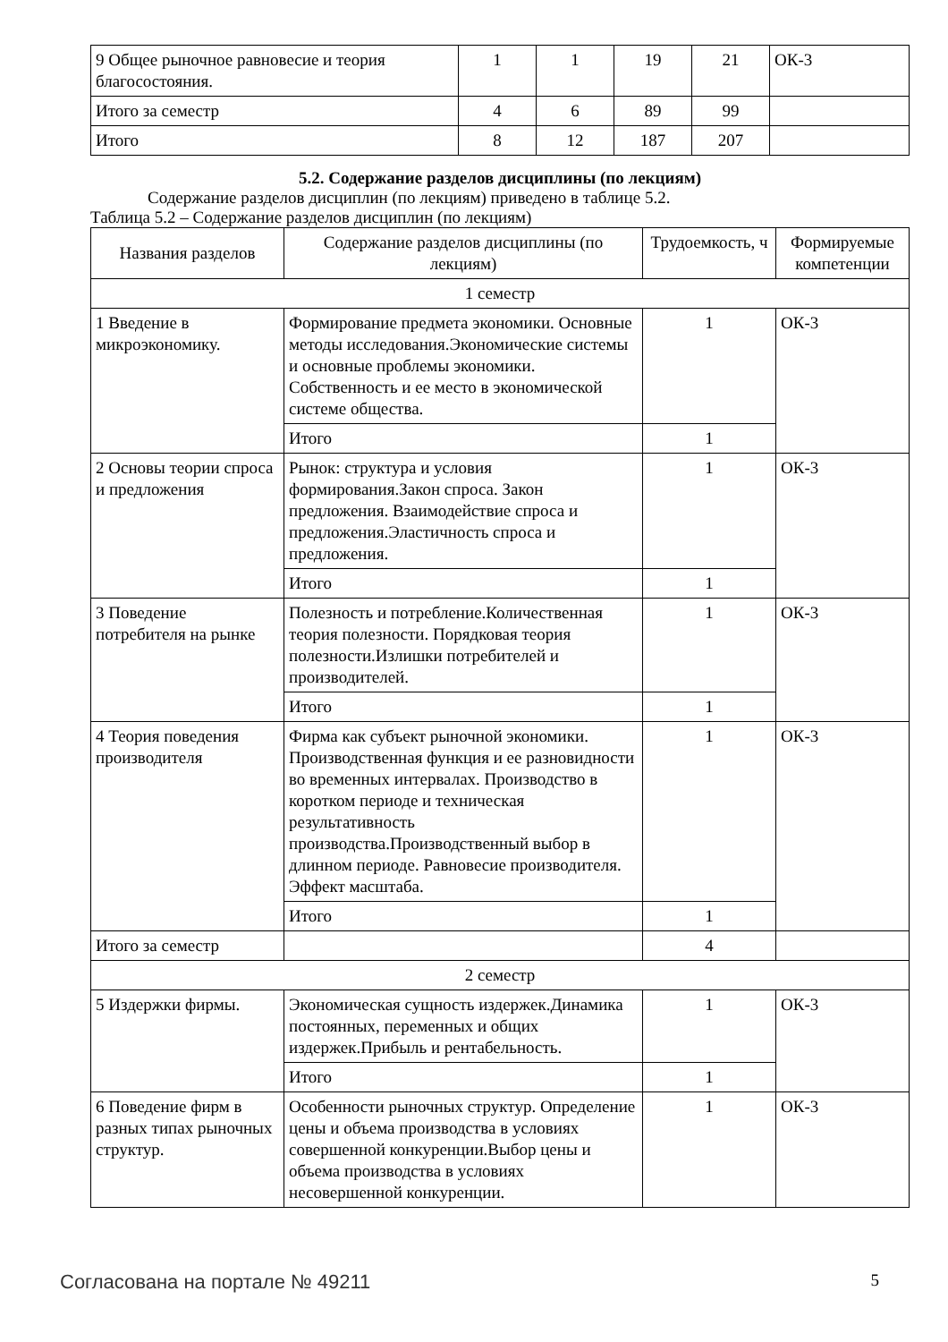| 9 Общее рыночное равновесие и теория благосостояния. | 1 | 1 | 19 | 21 | ОК-3 |
| Итого за семестр | 4 | 6 | 89 | 99 | |
| Итого | 8 | 12 | 187 | 207 | |
5.2. Содержание разделов дисциплины (по лекциям)
Содержание разделов дисциплин (по лекциям) приведено в таблице 5.2.
Таблица 5.2 – Содержание разделов дисциплин (по лекциям)
| Названия разделов | Содержание разделов дисциплины (по лекциям) | Трудоемкость, ч | Формируемые компетенции |
| --- | --- | --- | --- |
| 1 семестр | | | |
| 1 Введение в микроэкономику. | Формирование предмета экономики. Основные методы исследования.Экономические системы и основные проблемы экономики. Собственность и ее место в экономической системе общества. | 1 | ОК-3 |
| | Итого | 1 | |
| 2 Основы теории спроса и предложения | Рынок: структура и условия формирования.Закон спроса. Закон предложения. Взаимодействие спроса и предложения.Эластичность спроса и предложения. | 1 | ОК-3 |
| | Итого | 1 | |
| 3 Поведение потребителя на рынке | Полезность и потребление.Количественная теория полезности. Порядковая теория полезности.Излишки потребителей и производителей. | 1 | ОК-3 |
| | Итого | 1 | |
| 4 Теория поведения производителя | Фирма как субъект рыночной экономики. Производственная функция и ее разновидности во временных интервалах. Производство в коротком периоде и техническая результативность производства.Производственный выбор в длинном периоде. Равновесие производителя. Эффект масштаба. | 1 | ОК-3 |
| | Итого | 1 | |
| Итого за семестр | | 4 | |
| 2 семестр | | | |
| 5 Издержки фирмы. | Экономическая сущность издержек.Динамика постоянных, переменных и общих издержек.Прибыль и рентабельность. | 1 | ОК-3 |
| | Итого | 1 | |
| 6 Поведение фирм в разных типах рыночных структур. | Особенности рыночных структур. Определение цены и объема производства в условиях совершенной конкуренции.Выбор цены и объема производства в условиях несовершенной конкуренции. | 1 | ОК-3 |
Согласована на портале № 49211 5